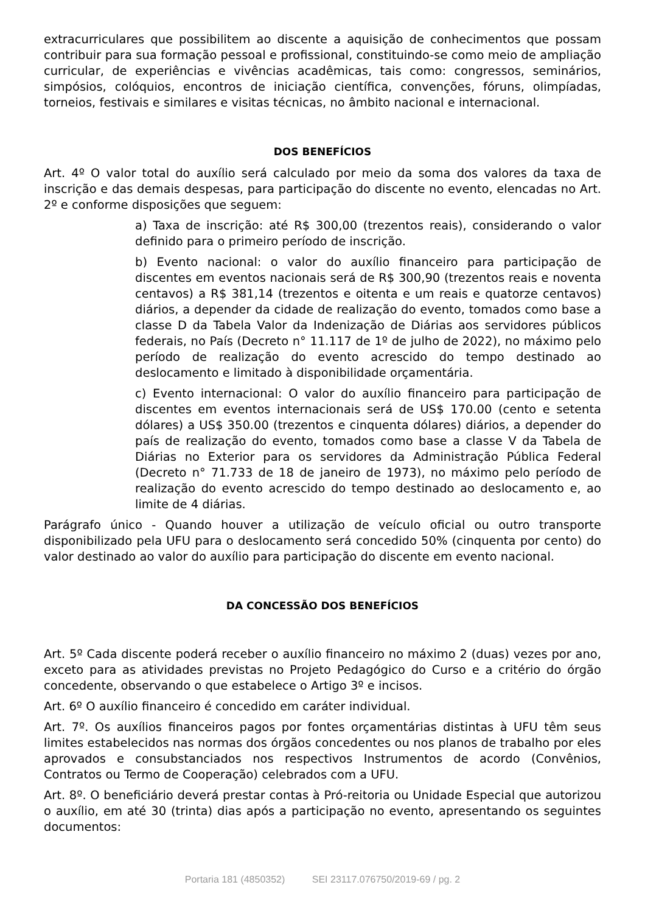extracurriculares que possibilitem ao discente a aquisição de conhecimentos que possam contribuir para sua formação pessoal e profissional, constituindo-se como meio de ampliação curricular, de experiências e vivências acadêmicas, tais como: congressos, seminários, simpósios, colóquios, encontros de iniciação científica, convenções, fóruns, olimpíadas, torneios, festivais e similares e visitas técnicas, no âmbito nacional e internacional.
DOS BENEFÍCIOS
Art. 4º O valor total do auxílio será calculado por meio da soma dos valores da taxa de inscrição e das demais despesas, para participação do discente no evento, elencadas no Art. 2º e conforme disposições que seguem:
a) Taxa de inscrição: até R$ 300,00 (trezentos reais), considerando o valor definido para o primeiro período de inscrição.
b) Evento nacional: o valor do auxílio financeiro para participação de discentes em eventos nacionais será de R$ 300,90 (trezentos reais e noventa centavos) a R$ 381,14 (trezentos e oitenta e um reais e quatorze centavos) diários, a depender da cidade de realização do evento, tomados como base a classe D da Tabela Valor da Indenização de Diárias aos servidores públicos federais, no País (Decreto n° 11.117 de 1º de julho de 2022), no máximo pelo período de realização do evento acrescido do tempo destinado ao deslocamento e limitado à disponibilidade orçamentária.
c) Evento internacional: O valor do auxílio financeiro para participação de discentes em eventos internacionais será de US$ 170.00 (cento e setenta dólares) a US$ 350.00 (trezentos e cinquenta dólares) diários, a depender do país de realização do evento, tomados como base a classe V da Tabela de Diárias no Exterior para os servidores da Administração Pública Federal (Decreto n° 71.733 de 18 de janeiro de 1973), no máximo pelo período de realização do evento acrescido do tempo destinado ao deslocamento e, ao limite de 4 diárias.
Parágrafo único - Quando houver a utilização de veículo oficial ou outro transporte disponibilizado pela UFU para o deslocamento será concedido 50% (cinquenta por cento) do valor destinado ao valor do auxílio para participação do discente em evento nacional.
DA CONCESSÃO DOS BENEFÍCIOS
Art. 5º Cada discente poderá receber o auxílio financeiro no máximo 2 (duas) vezes por ano, exceto para as atividades previstas no Projeto Pedagógico do Curso e a critério do órgão concedente, observando o que estabelece o Artigo 3º e incisos.
Art. 6º O auxílio financeiro é concedido em caráter individual.
Art. 7º. Os auxílios financeiros pagos por fontes orçamentárias distintas à UFU têm seus limites estabelecidos nas normas dos órgãos concedentes ou nos planos de trabalho por eles aprovados e consubstanciados nos respectivos Instrumentos de acordo (Convênios, Contratos ou Termo de Cooperação) celebrados com a UFU.
Art. 8º. O beneficiário deverá prestar contas à Pró-reitoria ou Unidade Especial que autorizou o auxílio, em até 30 (trinta) dias após a participação no evento, apresentando os seguintes documentos:
Portaria 181 (4850352) SEI 23117.076750/2019-69 / pg. 2